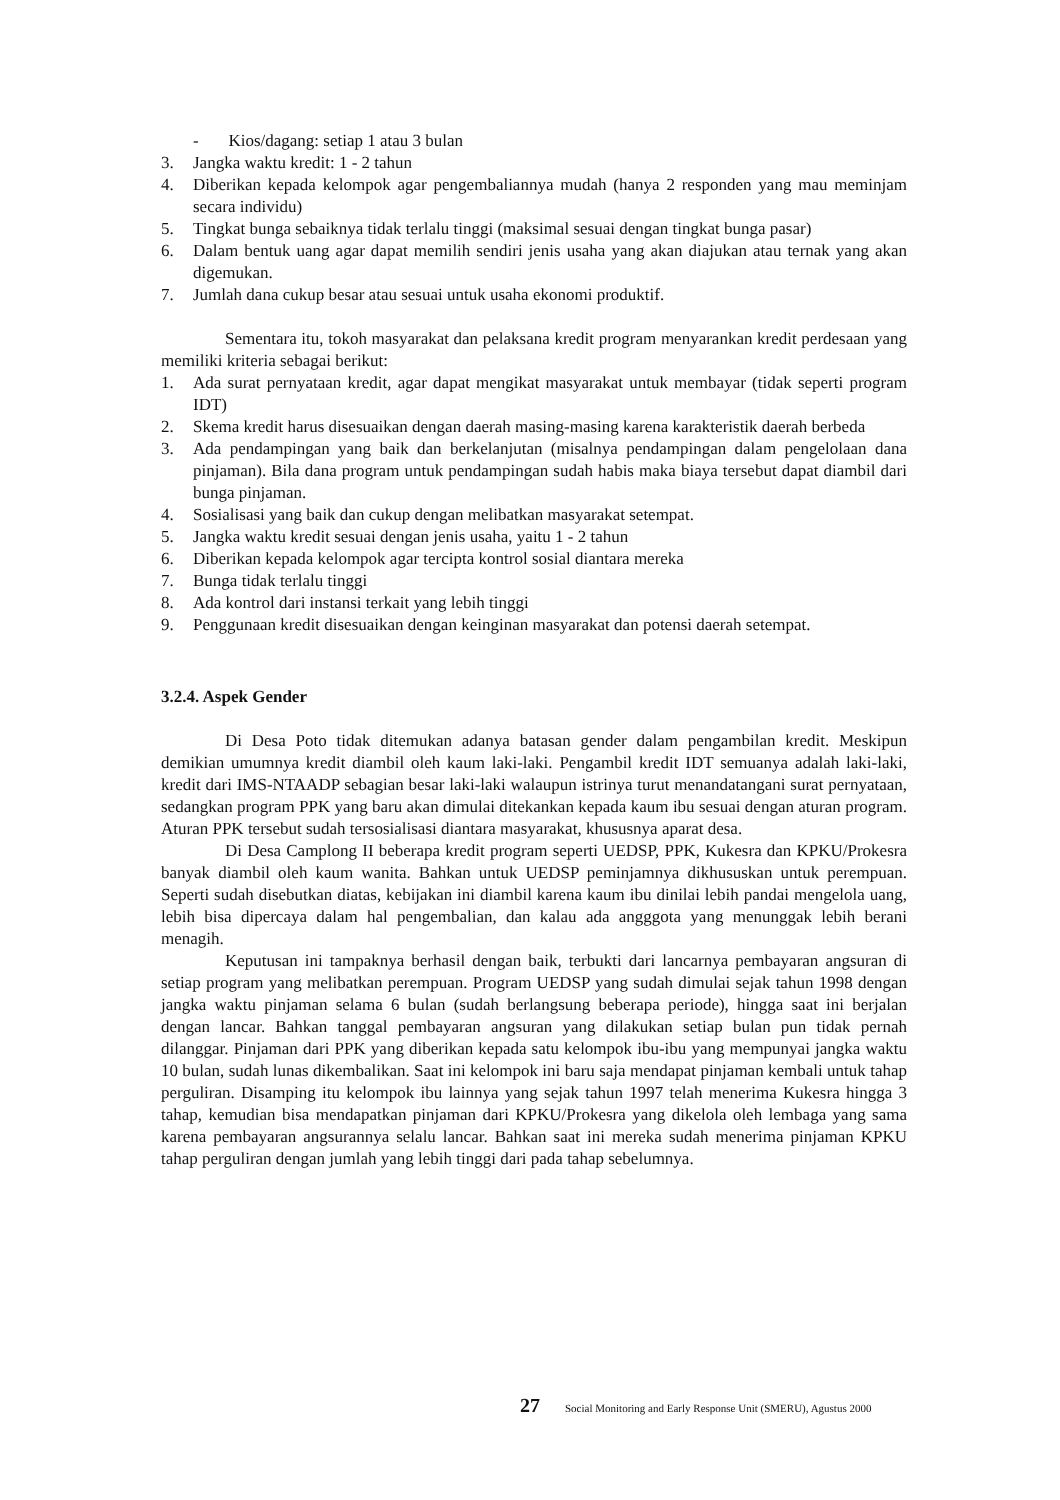- Kios/dagang: setiap 1 atau 3 bulan
3. Jangka waktu kredit: 1 - 2 tahun
4. Diberikan kepada kelompok agar pengembaliannya mudah (hanya 2 responden yang mau meminjam secara individu)
5. Tingkat bunga sebaiknya tidak terlalu tinggi (maksimal sesuai dengan tingkat bunga pasar)
6. Dalam bentuk uang agar dapat memilih sendiri jenis usaha yang akan diajukan atau ternak yang akan digemukan.
7. Jumlah dana cukup besar atau sesuai untuk usaha ekonomi produktif.
Sementara itu, tokoh masyarakat dan pelaksana kredit program menyarankan kredit perdesaan yang memiliki kriteria sebagai berikut:
1. Ada surat pernyataan kredit, agar dapat mengikat masyarakat untuk membayar (tidak seperti program IDT)
2. Skema kredit harus disesuaikan dengan daerah masing-masing karena karakteristik daerah berbeda
3. Ada pendampingan yang baik dan berkelanjutan (misalnya pendampingan dalam pengelolaan dana pinjaman). Bila dana program untuk pendampingan sudah habis maka biaya tersebut dapat diambil dari bunga pinjaman.
4. Sosialisasi yang baik dan cukup dengan melibatkan masyarakat setempat.
5. Jangka waktu kredit sesuai dengan jenis usaha, yaitu 1 - 2 tahun
6. Diberikan kepada kelompok agar tercipta kontrol sosial diantara mereka
7. Bunga tidak terlalu tinggi
8. Ada kontrol dari instansi terkait yang lebih tinggi
9. Penggunaan kredit disesuaikan dengan keinginan masyarakat dan potensi daerah setempat.
3.2.4. Aspek Gender
Di Desa Poto tidak ditemukan adanya batasan gender dalam pengambilan kredit. Meskipun demikian umumnya kredit diambil oleh kaum laki-laki. Pengambil kredit IDT semuanya adalah laki-laki, kredit dari IMS-NTAADP sebagian besar laki-laki walaupun istrinya turut menandatangani surat pernyataan, sedangkan program PPK yang baru akan dimulai ditekankan kepada kaum ibu sesuai dengan aturan program. Aturan PPK tersebut sudah tersosialisasi diantara masyarakat, khususnya aparat desa.
Di Desa Camplong II beberapa kredit program seperti UEDSP, PPK, Kukesra dan KPKU/Prokesra banyak diambil oleh kaum wanita. Bahkan untuk UEDSP peminjamnya dikhususkan untuk perempuan. Seperti sudah disebutkan diatas, kebijakan ini diambil karena kaum ibu dinilai lebih pandai mengelola uang, lebih bisa dipercaya dalam hal pengembalian, dan kalau ada angggota yang menunggak lebih berani menagih.
Keputusan ini tampaknya berhasil dengan baik, terbukti dari lancarnya pembayaran angsuran di setiap program yang melibatkan perempuan. Program UEDSP yang sudah dimulai sejak tahun 1998 dengan jangka waktu pinjaman selama 6 bulan (sudah berlangsung beberapa periode), hingga saat ini berjalan dengan lancar. Bahkan tanggal pembayaran angsuran yang dilakukan setiap bulan pun tidak pernah dilanggar. Pinjaman dari PPK yang diberikan kepada satu kelompok ibu-ibu yang mempunyai jangka waktu 10 bulan, sudah lunas dikembalikan. Saat ini kelompok ini baru saja mendapat pinjaman kembali untuk tahap perguliran. Disamping itu kelompok ibu lainnya yang sejak tahun 1997 telah menerima Kukesra hingga 3 tahap, kemudian bisa mendapatkan pinjaman dari KPKU/Prokesra yang dikelola oleh lembaga yang sama karena pembayaran angsurannya selalu lancar. Bahkan saat ini mereka sudah menerima pinjaman KPKU tahap perguliran dengan jumlah yang lebih tinggi dari pada tahap sebelumnya.
27 Social Monitoring and Early Response Unit (SMERU), Agustus 2000